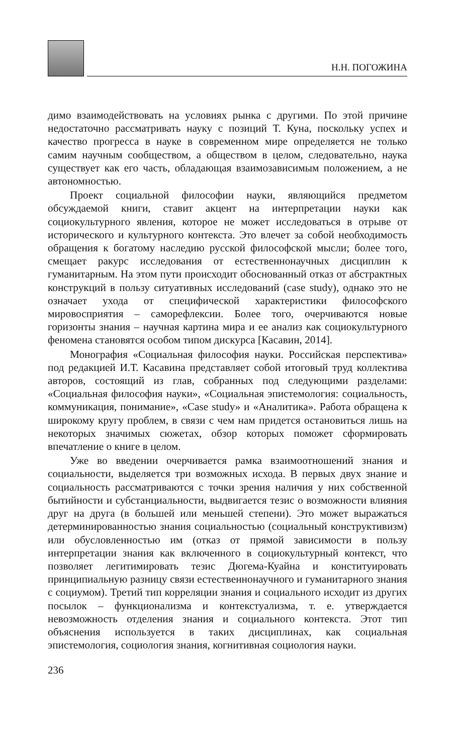Н.Н. ПОГОЖИНА
димо взаимодействовать на условиях рынка с другими. По этой причине недостаточно рассматривать науку с позиций Т. Куна, поскольку успех и качество прогресса в науке в современном мире определяется не только самим научным сообществом, а обществом в целом, следовательно, наука существует как его часть, обладающая взаимозависимым положением, а не автономностью.
Проект социальной философии науки, являющийся предметом обсуждаемой книги, ставит акцент на интерпретации науки как социокультурного явления, которое не может исследоваться в отрыве от исторического и культурного контекста. Это влечет за собой необходимость обращения к богатому наследию русской философской мысли; более того, смещает ракурс исследования от естественнонаучных дисциплин к гуманитарным. На этом пути происходит обоснованный отказ от абстрактных конструкций в пользу ситуативных исследований (case study), однако это не означает ухода от специфической характеристики философского мировосприятия – саморефлексии. Более того, очерчиваются новые горизонты знания – научная картина мира и ее анализ как социокультурного феномена становятся особом типом дискурса [Касавин, 2014].
Монография «Социальная философия науки. Российская перспектива» под редакцией И.Т. Касавина представляет собой итоговый труд коллектива авторов, состоящий из глав, собранных под следующими разделами: «Социальная философия науки», «Социальная эпистемология: социальность, коммуникация, понимание», «Case study» и «Аналитика». Работа обращена к широкому кругу проблем, в связи с чем нам придется остановиться лишь на некоторых значимых сюжетах, обзор которых поможет сформировать впечатление о книге в целом.
Уже во введении очерчивается рамка взаимоотношений знания и социальности, выделяется три возможных исхода. В первых двух знание и социальность рассматриваются с точки зрения наличия у них собственной бытийности и субстанциальности, выдвигается тезис о возможности влияния друг на друга (в большей или меньшей степени). Это может выражаться детерминированностью знания социальностью (социальный конструктивизм) или обусловленностью им (отказ от прямой зависимости в пользу интерпретации знания как включенного в социокультурный контекст, что позволяет легитимировать тезис Дюгема-Куайна и конституировать принципиальную разницу связи естественнонаучного и гуманитарного знания с социумом). Третий тип корреляции знания и социального исходит из других посылок – функционализма и контекстуализма, т. е. утверждается невозможность отделения знания и социального контекста. Этот тип объяснения используется в таких дисциплинах, как социальная эпистемология, социология знания, когнитивная социология науки.
236